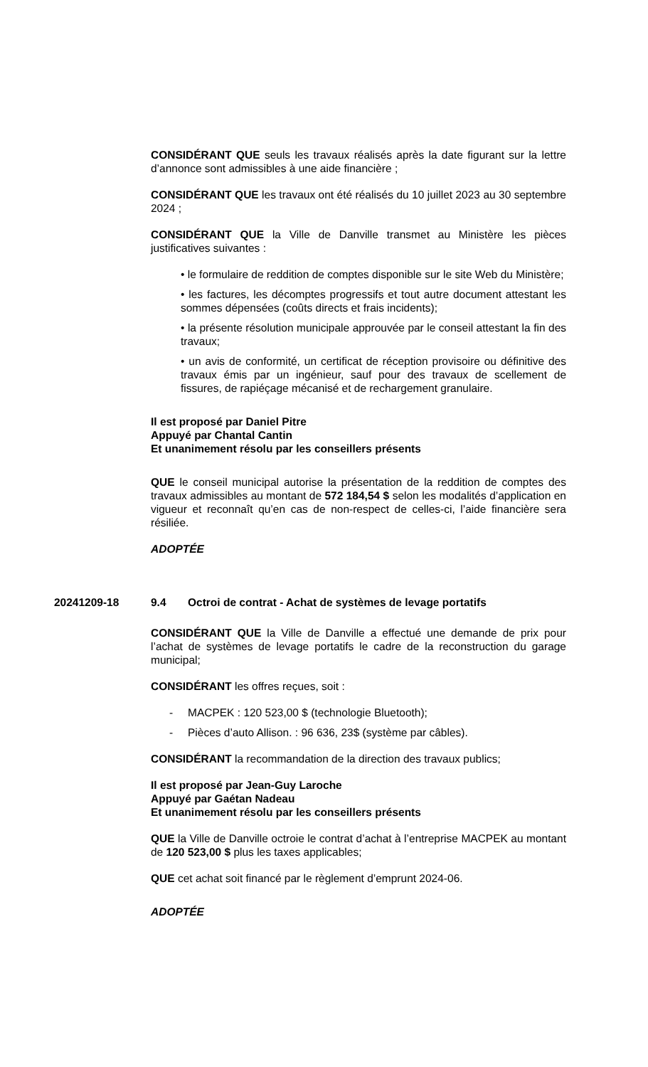CONSIDÉRANT QUE seuls les travaux réalisés après la date figurant sur la lettre d’annonce sont admissibles à une aide financière ;
CONSIDÉRANT QUE les travaux ont été réalisés du 10 juillet 2023 au 30 septembre 2024 ;
CONSIDÉRANT QUE la Ville de Danville transmet au Ministère les pièces justificatives suivantes :
• le formulaire de reddition de comptes disponible sur le site Web du Ministère;
• les factures, les décomptes progressifs et tout autre document attestant les sommes dépensées (coûts directs et frais incidents);
• la présente résolution municipale approuvée par le conseil attestant la fin des travaux;
• un avis de conformité, un certificat de réception provisoire ou définitive des travaux émis par un ingénieur, sauf pour des travaux de scellement de fissures, de rapiéçage mécanisé et de rechargement granulaire.
Il est proposé par Daniel Pitre
Appuyé par Chantal Cantin
Et unanimement résolu par les conseillers présents
QUE le conseil municipal autorise la présentation de la reddition de comptes des travaux admissibles au montant de 572 184,54 $ selon les modalités d’application en vigueur et reconnaît qu’en cas de non-respect de celles-ci, l’aide financière sera résiliée.
ADOPTÉE
20241209-18 9.4 Octroi de contrat - Achat de systèmes de levage portatifs
CONSIDÉRANT QUE la Ville de Danville a effectué une demande de prix pour l’achat de systèmes de levage portatifs le cadre de la reconstruction du garage municipal;
CONSIDÉRANT les offres reçues, soit :
- MACPEK : 120 523,00 $ (technologie Bluetooth);
- Pièces d’auto Allison. : 96 636, 23$ (système par câbles).
CONSIDÉRANT la recommandation de la direction des travaux publics;
Il est proposé par Jean-Guy Laroche
Appuyé par Gaétan Nadeau
Et unanimement résolu par les conseillers présents
QUE la Ville de Danville octroie le contrat d’achat à l’entreprise MACPEK au montant de 120 523,00 $ plus les taxes applicables;
QUE cet achat soit financé par le règlement d’emprunt 2024-06.
ADOPTÉE